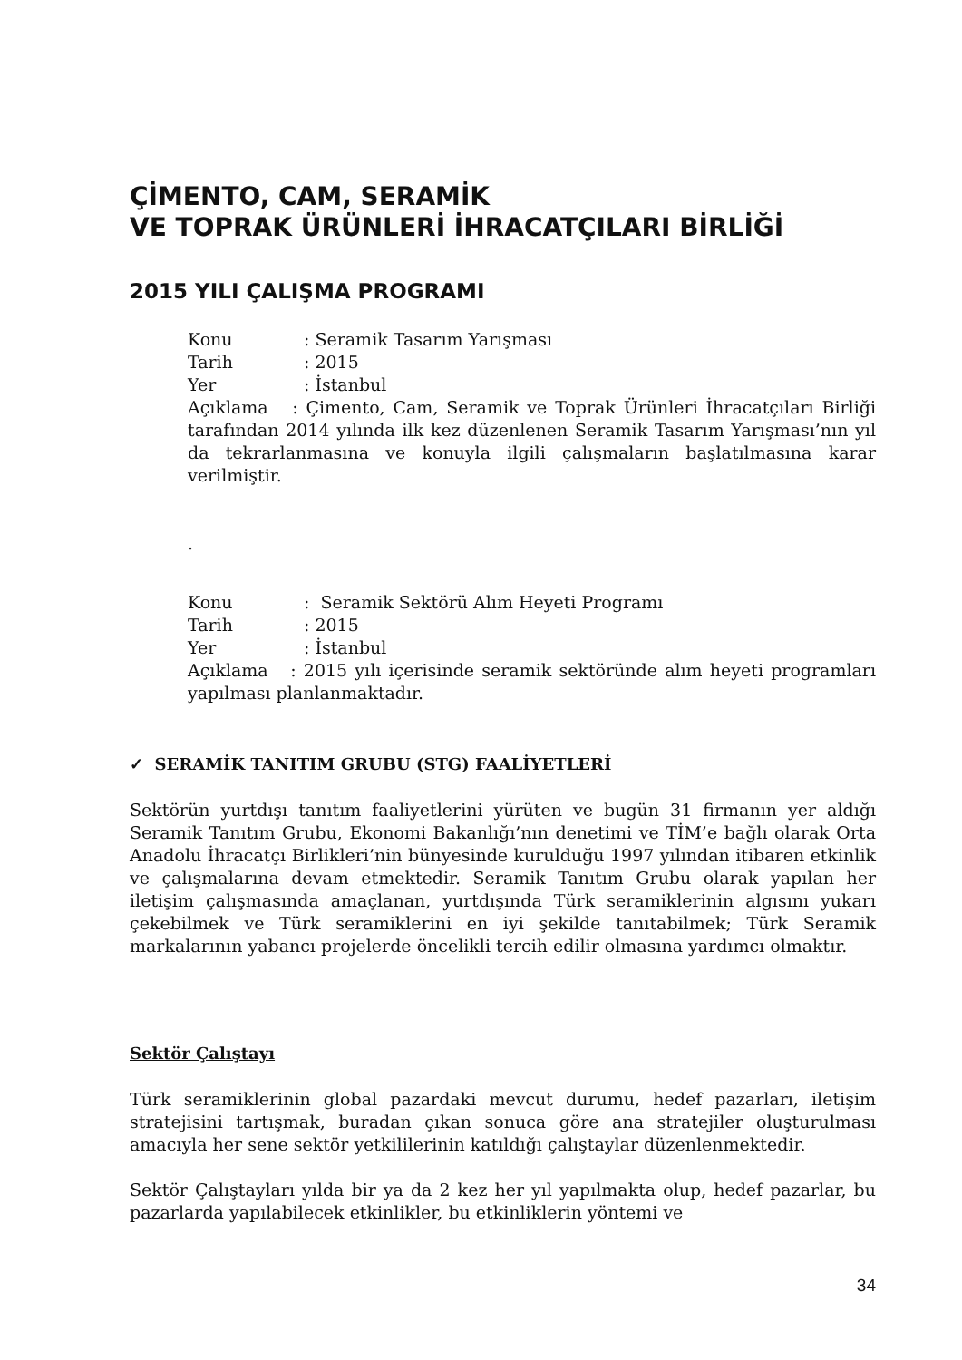ÇİMENTO, CAM, SERAMİK
VE TOPRAK ÜRÜNLERİ İHRACATÇILARI BİRLİĞİ
2015 YILI ÇALIŞMA PROGRAMI
Konu: Seramik Tasarım Yarışması
Tarih: 2015
Yer: İstanbul
Açıklama : Çimento, Cam, Seramik ve Toprak Ürünleri İhracatçıları Birliği tarafından 2014 yılında ilk kez düzenlenen Seramik Tasarım Yarışması’nın yıl da tekrarlanmasına ve konuyla ilgili çalışmaların başlatılmasına karar verilmiştir.
.
Konu: Seramik Sektörü Alım Heyeti Programı
Tarih: 2015
Yer: İstanbul
Açıklama : 2015 yılı içerisinde seramik sektöründe alım heyeti programları yapılması planlanmaktadır.
✓ SERAMİK TANITIM GRUBU (STG) FAALİYETLERİ
Sektörün yurtdışı tanıtım faaliyetlerini yürüten ve bugün 31 firmanın yer aldığı Seramik Tanıtım Grubu, Ekonomi Bakanlığı’nın denetimi ve TİM’e bağlı olarak Orta Anadolu İhracatçı Birlikleri’nin bünyesinde kurulduğu 1997 yılından itibaren etkinlik ve çalışmalarına devam etmektedir. Seramik Tanıtım Grubu olarak yapılan her iletişim çalışmasında amaçlanan, yurtdışında Türk seramiklerinin algısını yukarı çekebilmek ve Türk seramiklerini en iyi şekilde tanıtabilmek; Türk Seramik markalarının yabancı projelerde öncelikli tercih edilir olmasına yardımcı olmaktır.
Sektör Çalıştayı
Türk seramiklerinin global pazardaki mevcut durumu, hedef pazarları, iletişim stratejisini tartışmak, buradan çıkan sonuca göre ana stratejiler oluşturulması amacıyla her sene sektör yetkililerinin katıldığı çalıştaylar düzenlenmektedir.
Sektör Çalıştayları yılda bir ya da 2 kez her yıl yapılmakta olup, hedef pazarlar, bu pazarlarda yapılabilecek etkinlikler, bu etkinliklerin yöntemi ve
34